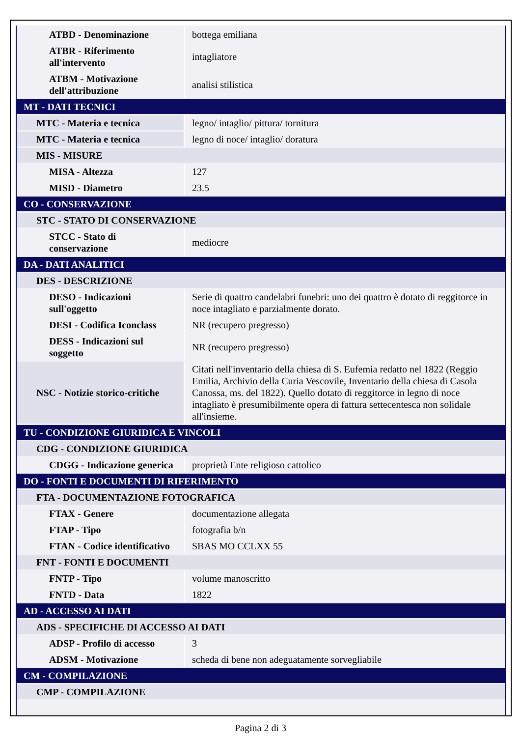| ATBD - Denominazione | bottega emiliana |
| ATBR - Riferimento all'intervento | intagliatore |
| ATBM - Motivazione dell'attribuzione | analisi stilistica |
| MT - DATI TECNICI | |
| MTC - Materia e tecnica | legno/ intaglio/ pittura/ tornitura |
| MTC - Materia e tecnica | legno di noce/ intaglio/ doratura |
| MIS - MISURE | |
| MISA - Altezza | 127 |
| MISD - Diametro | 23.5 |
| CO - CONSERVAZIONE | |
| STC - STATO DI CONSERVAZIONE | |
| STCC - Stato di conservazione | mediocre |
| DA - DATI ANALITICI | |
| DES - DESCRIZIONE | |
| DESO - Indicazioni sull'oggetto | Serie di quattro candelabri funebri: uno dei quattro è dotato di reggitorce in noce intagliato e parzialmente dorato. |
| DESI - Codifica Iconclass | NR (recupero pregresso) |
| DESS - Indicazioni sul soggetto | NR (recupero pregresso) |
| NSC - Notizie storico-critiche | Citati nell'inventario della chiesa di S. Eufemia redatto nel 1822 (Reggio Emilia, Archivio della Curia Vescovile, Inventario della chiesa di Casola Canossa, ms. del 1822). Quello dotato di reggitorce in legno di noce intagliato è presumibilmente opera di fattura settecentesca non solidale all'insieme. |
| TU - CONDIZIONE GIURIDICA E VINCOLI | |
| CDG - CONDIZIONE GIURIDICA | |
| CDGG - Indicazione generica | proprietà Ente religioso cattolico |
| DO - FONTI E DOCUMENTI DI RIFERIMENTO | |
| FTA - DOCUMENTAZIONE FOTOGRAFICA | |
| FTAX - Genere | documentazione allegata |
| FTAP - Tipo | fotografia b/n |
| FTAN - Codice identificativo | SBAS MO CCLXX 55 |
| FNT - FONTI E DOCUMENTI | |
| FNTP - Tipo | volume manoscritto |
| FNTD - Data | 1822 |
| AD - ACCESSO AI DATI | |
| ADS - SPECIFICHE DI ACCESSO AI DATI | |
| ADSP - Profilo di accesso | 3 |
| ADSM - Motivazione | scheda di bene non adeguatamente sorvegliabile |
| CM - COMPILAZIONE | |
| CMP - COMPILAZIONE | |
Pagina 2 di 3